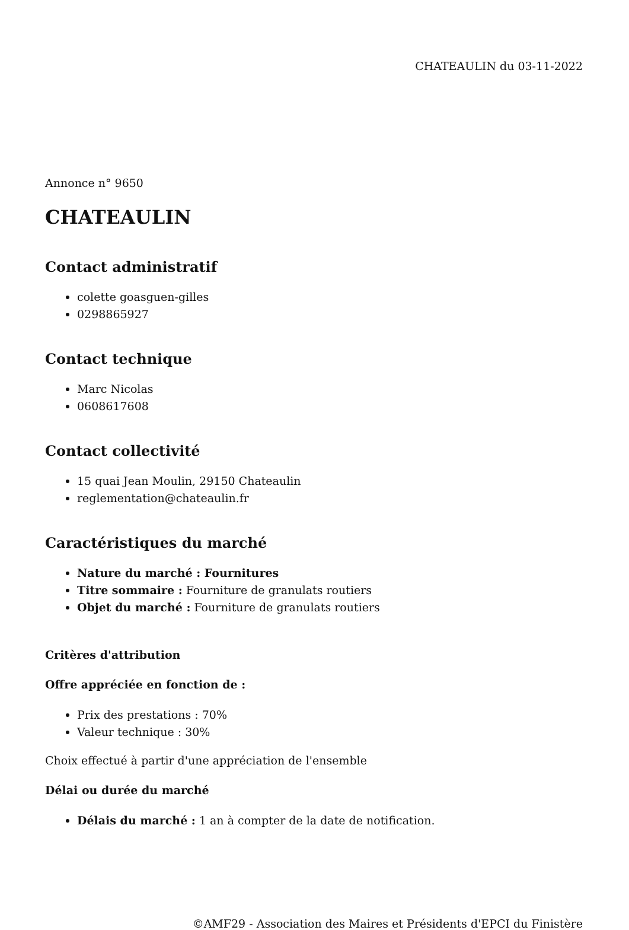CHATEAULIN du 03-11-2022
Annonce n° 9650
CHATEAULIN
Contact administratif
colette goasguen-gilles
0298865927
Contact technique
Marc Nicolas
0608617608
Contact collectivité
15 quai Jean Moulin, 29150 Chateaulin
reglementation@chateaulin.fr
Caractéristiques du marché
Nature du marché : Fournitures
Titre sommaire : Fourniture de granulats routiers
Objet du marché : Fourniture de granulats routiers
Critères d'attribution
Offre appréciée en fonction de :
Prix des prestations : 70%
Valeur technique : 30%
Choix effectué à partir d'une appréciation de l'ensemble
Délai ou durée du marché
Délais du marché : 1 an à compter de la date de notification.
©AMF29 - Association des Maires et Présidents d'EPCI du Finistère